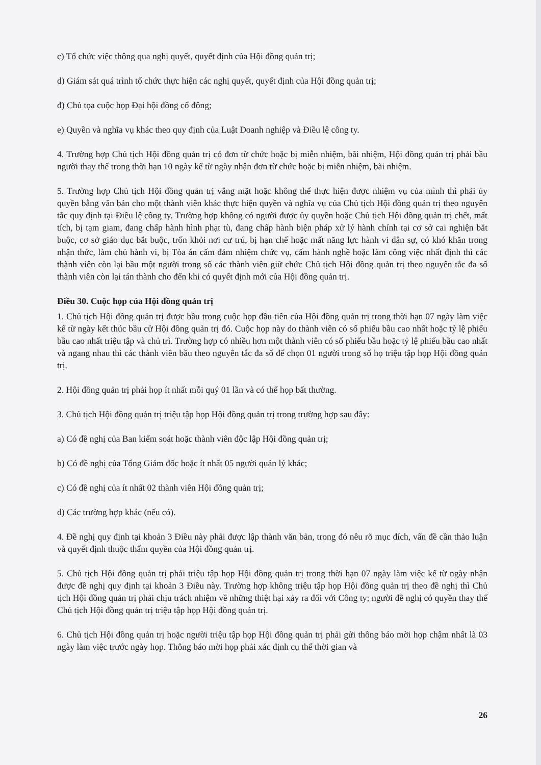c) Tổ chức việc thông qua nghị quyết, quyết định của Hội đồng quản trị;
d) Giám sát quá trình tổ chức thực hiện các nghị quyết, quyết định của Hội đồng quản trị;
đ) Chủ tọa cuộc họp Đại hội đồng cổ đông;
e) Quyền và nghĩa vụ khác theo quy định của Luật Doanh nghiệp và Điều lệ công ty.
4. Trường hợp Chủ tịch Hội đồng quản trị có đơn từ chức hoặc bị miễn nhiệm, bãi nhiệm, Hội đồng quản trị phải bầu người thay thế trong thời hạn 10 ngày kể từ ngày nhận đơn từ chức hoặc bị miễn nhiệm, bãi nhiệm.
5. Trường hợp Chủ tịch Hội đồng quản trị vắng mặt hoặc không thể thực hiện được nhiệm vụ của mình thì phải ủy quyền bằng văn bản cho một thành viên khác thực hiện quyền và nghĩa vụ của Chủ tịch Hội đồng quản trị theo nguyên tắc quy định tại Điều lệ công ty. Trường hợp không có người được ủy quyền hoặc Chủ tịch Hội đồng quản trị chết, mất tích, bị tạm giam, đang chấp hành hình phạt tù, đang chấp hành biện pháp xử lý hành chính tại cơ sở cai nghiện bắt buộc, cơ sở giáo dục bắt buộc, trốn khỏi nơi cư trú, bị hạn chế hoặc mất năng lực hành vi dân sự, có khó khăn trong nhận thức, làm chủ hành vi, bị Tòa án cấm đảm nhiệm chức vụ, cấm hành nghề hoặc làm công việc nhất định thì các thành viên còn lại bầu một người trong số các thành viên giữ chức Chủ tịch Hội đồng quản trị theo nguyên tắc đa số thành viên còn lại tán thành cho đến khi có quyết định mới của Hội đồng quản trị.
Điều 30. Cuộc họp của Hội đồng quản trị
1. Chủ tịch Hội đồng quản trị được bầu trong cuộc họp đầu tiên của Hội đồng quản trị trong thời hạn 07 ngày làm việc kể từ ngày kết thúc bầu cử Hội đồng quản trị đó. Cuộc họp này do thành viên có số phiếu bầu cao nhất hoặc tỷ lệ phiếu bầu cao nhất triệu tập và chủ trì. Trường hợp có nhiều hơn một thành viên có số phiếu bầu hoặc tỷ lệ phiếu bầu cao nhất và ngang nhau thì các thành viên bầu theo nguyên tắc đa số để chọn 01 người trong số họ triệu tập họp Hội đồng quản trị.
2. Hội đồng quản trị phải họp ít nhất mỗi quý 01 lần và có thể họp bất thường.
3. Chủ tịch Hội đồng quản trị triệu tập họp Hội đồng quản trị trong trường hợp sau đây:
a) Có đề nghị của Ban kiểm soát hoặc thành viên độc lập Hội đồng quản trị;
b) Có đề nghị của Tổng Giám đốc hoặc ít nhất 05 người quản lý khác;
c) Có đề nghị của ít nhất 02 thành viên Hội đồng quản trị;
d) Các trường hợp khác (nếu có).
4. Đề nghị quy định tại khoản 3 Điều này phải được lập thành văn bản, trong đó nêu rõ mục đích, vấn đề cần thảo luận và quyết định thuộc thẩm quyền của Hội đồng quản trị.
5. Chủ tịch Hội đồng quản trị phải triệu tập họp Hội đồng quản trị trong thời hạn 07 ngày làm việc kể từ ngày nhận được đề nghị quy định tại khoản 3 Điều này. Trường hợp không triệu tập họp Hội đồng quản trị theo đề nghị thì Chủ tịch Hội đồng quản trị phải chịu trách nhiệm về những thiệt hại xảy ra đối với Công ty; người đề nghị có quyền thay thế Chủ tịch Hội đồng quản trị triệu tập họp Hội đồng quản trị.
6. Chủ tịch Hội đồng quản trị hoặc người triệu tập họp Hội đồng quản trị phải gửi thông báo mời họp chậm nhất là 03 ngày làm việc trước ngày họp. Thông báo mời họp phải xác định cụ thể thời gian và
26